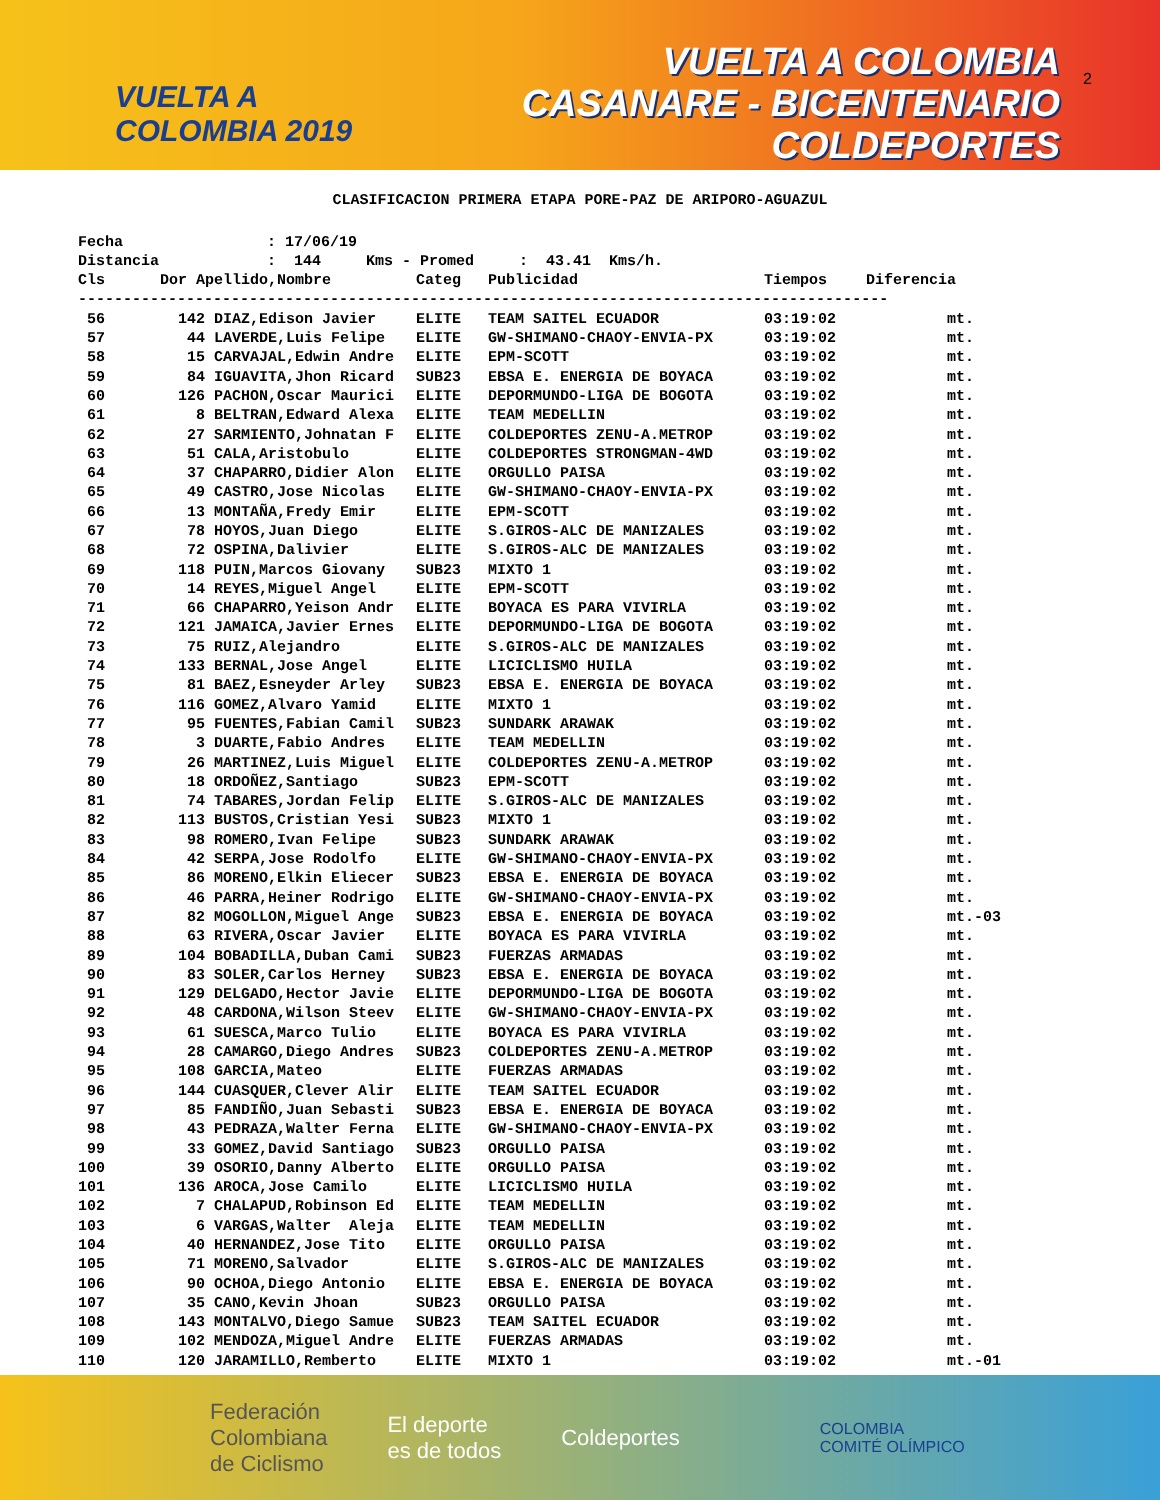VUELTA A
COLOMBIA 2019
VUELTA A COLOMBIA
CASANARE - BICENTENARIO
COLDEPORTES
2
CLASIFICACION PRIMERA ETAPA PORE-PAZ DE ARIPORO-AGUAZUL
Fecha : 17/06/19 Distancia : 144 Kms - Promed : 43.41 Kms/h.
| Cls | Dor Apellido,Nombre | Categ | Publicidad | Tiempos | Diferencia |
| --- | --- | --- | --- | --- | --- |
| ------------------------------------------------------------------------------------------ | | | | | |
| 56 | 142 DIAZ,Edison Javier | ELITE | TEAM SAITEL ECUADOR | 03:19:02 | mt. |
| 57 | 44 LAVERDE,Luis Felipe | ELITE | GW-SHIMANO-CHAOY-ENVIA-PX | 03:19:02 | mt. |
| 58 | 15 CARVAJAL,Edwin Andre | ELITE | EPM-SCOTT | 03:19:02 | mt. |
| 59 | 84 IGUAVITA,Jhon Ricard | SUB23 | EBSA E. ENERGIA DE BOYACA | 03:19:02 | mt. |
| 60 | 126 PACHON,Oscar Maurici | ELITE | DEPORMUNDO-LIGA DE BOGOTA | 03:19:02 | mt. |
| 61 | 8 BELTRAN,Edward Alexa | ELITE | TEAM MEDELLIN | 03:19:02 | mt. |
| 62 | 27 SARMIENTO,Johnatan F | ELITE | COLDEPORTES ZENU-A.METROP | 03:19:02 | mt. |
| 63 | 51 CALA,Aristobulo | ELITE | COLDEPORTES STRONGMAN-4WD | 03:19:02 | mt. |
| 64 | 37 CHAPARRO,Didier Alon | ELITE | ORGULLO PAISA | 03:19:02 | mt. |
| 65 | 49 CASTRO,Jose Nicolas | ELITE | GW-SHIMANO-CHAOY-ENVIA-PX | 03:19:02 | mt. |
| 66 | 13 MONTAÑA,Fredy Emir | ELITE | EPM-SCOTT | 03:19:02 | mt. |
| 67 | 78 HOYOS,Juan Diego | ELITE | S.GIROS-ALC DE MANIZALES | 03:19:02 | mt. |
| 68 | 72 OSPINA,Dalivier | ELITE | S.GIROS-ALC DE MANIZALES | 03:19:02 | mt. |
| 69 | 118 PUIN,Marcos Giovany | SUB23 | MIXTO 1 | 03:19:02 | mt. |
| 70 | 14 REYES,Miguel Angel | ELITE | EPM-SCOTT | 03:19:02 | mt. |
| 71 | 66 CHAPARRO,Yeison Andr | ELITE | BOYACA ES PARA VIVIRLA | 03:19:02 | mt. |
| 72 | 121 JAMAICA,Javier Ernes | ELITE | DEPORMUNDO-LIGA DE BOGOTA | 03:19:02 | mt. |
| 73 | 75 RUIZ,Alejandro | ELITE | S.GIROS-ALC DE MANIZALES | 03:19:02 | mt. |
| 74 | 133 BERNAL,Jose Angel | ELITE | LICICLISMO HUILA | 03:19:02 | mt. |
| 75 | 81 BAEZ,Esneyder Arley | SUB23 | EBSA E. ENERGIA DE BOYACA | 03:19:02 | mt. |
| 76 | 116 GOMEZ,Alvaro Yamid | ELITE | MIXTO 1 | 03:19:02 | mt. |
| 77 | 95 FUENTES,Fabian Camil | SUB23 | SUNDARK ARAWAK | 03:19:02 | mt. |
| 78 | 3 DUARTE,Fabio Andres | ELITE | TEAM MEDELLIN | 03:19:02 | mt. |
| 79 | 26 MARTINEZ,Luis Miguel | ELITE | COLDEPORTES ZENU-A.METROP | 03:19:02 | mt. |
| 80 | 18 ORDOÑEZ,Santiago | SUB23 | EPM-SCOTT | 03:19:02 | mt. |
| 81 | 74 TABARES,Jordan Felip | ELITE | S.GIROS-ALC DE MANIZALES | 03:19:02 | mt. |
| 82 | 113 BUSTOS,Cristian Yesi | SUB23 | MIXTO 1 | 03:19:02 | mt. |
| 83 | 98 ROMERO,Ivan Felipe | SUB23 | SUNDARK ARAWAK | 03:19:02 | mt. |
| 84 | 42 SERPA,Jose Rodolfo | ELITE | GW-SHIMANO-CHAOY-ENVIA-PX | 03:19:02 | mt. |
| 85 | 86 MORENO,Elkin Eliecer | SUB23 | EBSA E. ENERGIA DE BOYACA | 03:19:02 | mt. |
| 86 | 46 PARRA,Heiner Rodrigo | ELITE | GW-SHIMANO-CHAOY-ENVIA-PX | 03:19:02 | mt. |
| 87 | 82 MOGOLLON,Miguel Ange | SUB23 | EBSA E. ENERGIA DE BOYACA | 03:19:02 | mt.-03 |
| 88 | 63 RIVERA,Oscar Javier | ELITE | BOYACA ES PARA VIVIRLA | 03:19:02 | mt. |
| 89 | 104 BOBADILLA,Duban Cami | SUB23 | FUERZAS ARMADAS | 03:19:02 | mt. |
| 90 | 83 SOLER,Carlos Herney | SUB23 | EBSA E. ENERGIA DE BOYACA | 03:19:02 | mt. |
| 91 | 129 DELGADO,Hector Javie | ELITE | DEPORMUNDO-LIGA DE BOGOTA | 03:19:02 | mt. |
| 92 | 48 CARDONA,Wilson Steev | ELITE | GW-SHIMANO-CHAOY-ENVIA-PX | 03:19:02 | mt. |
| 93 | 61 SUESCA,Marco Tulio | ELITE | BOYACA ES PARA VIVIRLA | 03:19:02 | mt. |
| 94 | 28 CAMARGO,Diego Andres | SUB23 | COLDEPORTES ZENU-A.METROP | 03:19:02 | mt. |
| 95 | 108 GARCIA,Mateo | ELITE | FUERZAS ARMADAS | 03:19:02 | mt. |
| 96 | 144 CUASQUER,Clever Alir | ELITE | TEAM SAITEL ECUADOR | 03:19:02 | mt. |
| 97 | 85 FANDIÑO,Juan Sebasti | SUB23 | EBSA E. ENERGIA DE BOYACA | 03:19:02 | mt. |
| 98 | 43 PEDRAZA,Walter Ferna | ELITE | GW-SHIMANO-CHAOY-ENVIA-PX | 03:19:02 | mt. |
| 99 | 33 GOMEZ,David Santiago | SUB23 | ORGULLO PAISA | 03:19:02 | mt. |
| 100 | 39 OSORIO,Danny Alberto | ELITE | ORGULLO PAISA | 03:19:02 | mt. |
| 101 | 136 AROCA,Jose Camilo | ELITE | LICICLISMO HUILA | 03:19:02 | mt. |
| 102 | 7 CHALAPUD,Robinson Ed | ELITE | TEAM MEDELLIN | 03:19:02 | mt. |
| 103 | 6 VARGAS,Walter Aleja | ELITE | TEAM MEDELLIN | 03:19:02 | mt. |
| 104 | 40 HERNANDEZ,Jose Tito | ELITE | ORGULLO PAISA | 03:19:02 | mt. |
| 105 | 71 MORENO,Salvador | ELITE | S.GIROS-ALC DE MANIZALES | 03:19:02 | mt. |
| 106 | 90 OCHOA,Diego Antonio | ELITE | EBSA E. ENERGIA DE BOYACA | 03:19:02 | mt. |
| 107 | 35 CANO,Kevin Jhoan | SUB23 | ORGULLO PAISA | 03:19:02 | mt. |
| 108 | 143 MONTALVO,Diego Samue | SUB23 | TEAM SAITEL ECUADOR | 03:19:02 | mt. |
| 109 | 102 MENDOZA,Miguel Andre | ELITE | FUERZAS ARMADAS | 03:19:02 | mt. |
| 110 | 120 JARAMILLO,Remberto | ELITE | MIXTO 1 | 03:19:02 | mt.-01 |
Federación
Colombiana
de Ciclismo El deporte
es de todos Coldeportes COLOMBIA
COMITÉ OLÍMPICO